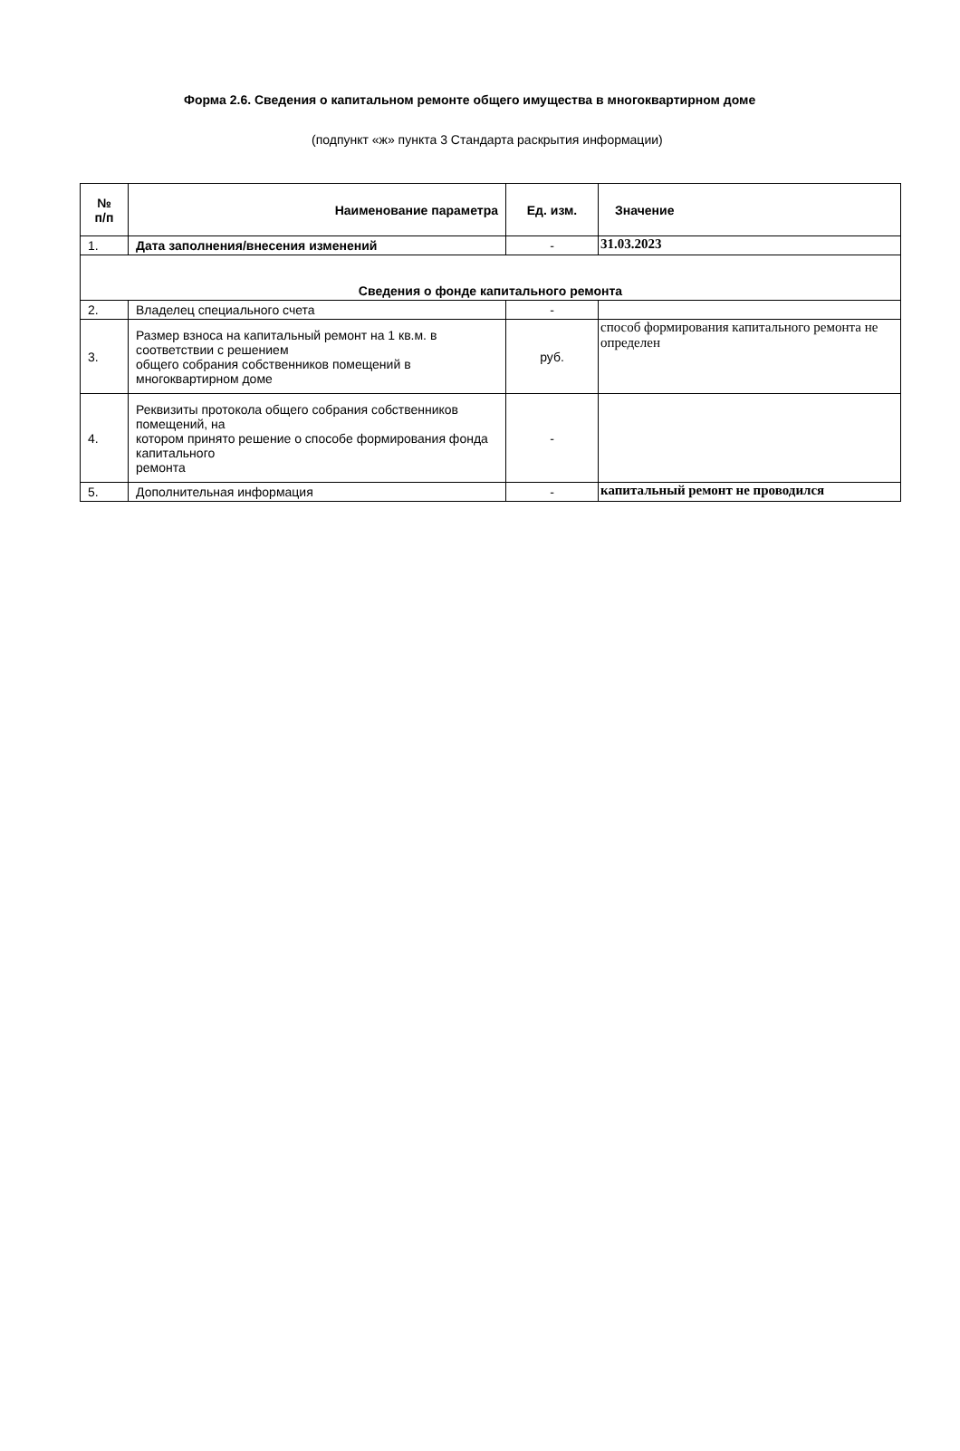Форма 2.6. Сведения о капитальном ремонте общего имущества в многоквартирном доме
(подпункт «ж» пункта 3 Стандарта раскрытия информации)
| № п/п | Наименование параметра | Ед. изм. | Значение |
| --- | --- | --- | --- |
| 1. | Дата заполнения/внесения изменений | - | 31.03.2023 |
| Сведения о фонде капитального ремонта | | | |
| 2. | Владелец специального счета | - | |
| 3. | Размер взноса на капитальный ремонт на 1 кв.м. в соответствии с решением общего собрания собственников помещений в многоквартирном доме | руб. | способ формирования капитального ремонта не определен |
| 4. | Реквизиты протокола общего собрания собственников помещений, на котором принято решение о способе формирования фонда капитального ремонта | - | |
| 5. | Дополнительная информация | - | капитальный ремонт не проводился |